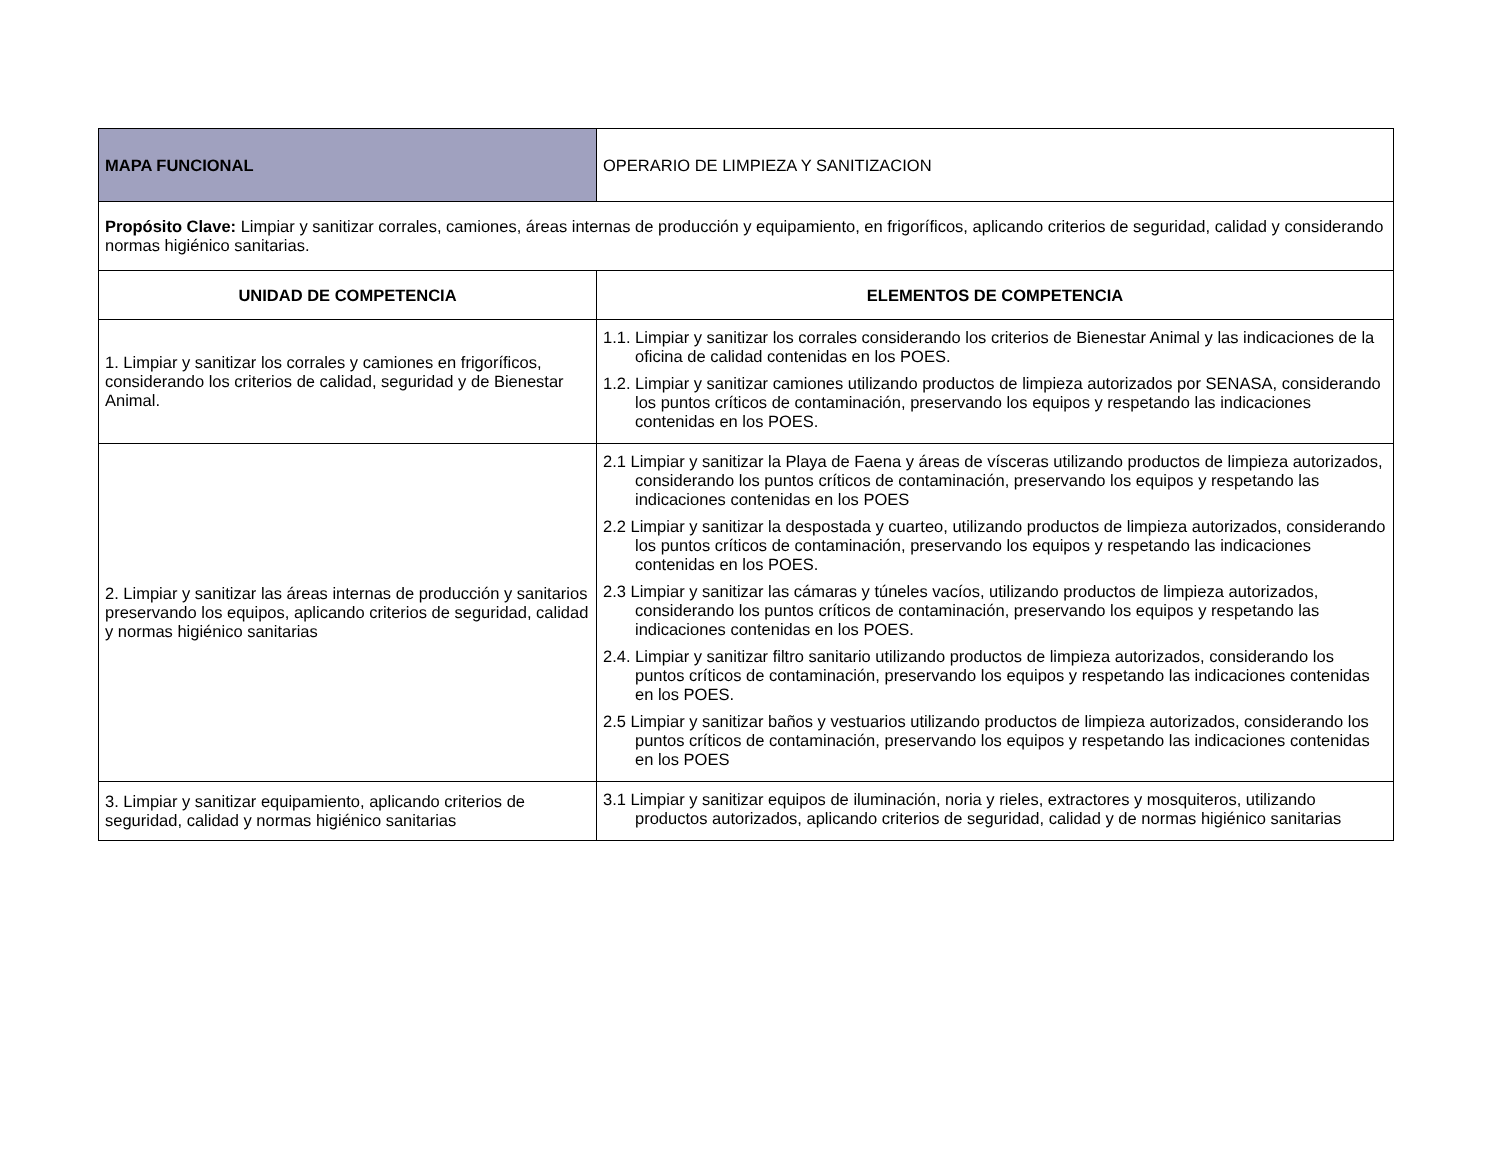| MAPA FUNCIONAL | OPERARIO DE LIMPIEZA Y SANITIZACION |
| Propósito Clave: Limpiar y sanitizar corrales, camiones, áreas internas de producción y equipamiento, en frigoríficos, aplicando criterios de seguridad, calidad y considerando normas higiénico sanitarias. | |
| UNIDAD DE COMPETENCIA | ELEMENTOS DE COMPETENCIA |
| 1. Limpiar y sanitizar los corrales y camiones en frigoríficos, considerando los criterios de calidad, seguridad y de Bienestar Animal. | 1.1. Limpiar y sanitizar los corrales considerando los criterios de Bienestar Animal y las indicaciones de la oficina de calidad contenidas en los POES. 1.2. Limpiar y sanitizar camiones utilizando productos de limpieza autorizados por SENASA, considerando los puntos críticos de contaminación, preservando los equipos y respetando las indicaciones contenidas en los POES. |
| 2. Limpiar y sanitizar las áreas internas de producción y sanitarios preservando los equipos, aplicando criterios de seguridad, calidad y normas higiénico sanitarias | 2.1 Limpiar y sanitizar la Playa de Faena y áreas de vísceras utilizando productos de limpieza autorizados, considerando los puntos críticos de contaminación, preservando los equipos y respetando las indicaciones contenidas en los POES 2.2 Limpiar y sanitizar la despostada y cuarteo, utilizando productos de limpieza autorizados, considerando los puntos críticos de contaminación, preservando los equipos y respetando las indicaciones contenidas en los POES. 2.3 Limpiar y sanitizar las cámaras y túneles vacíos, utilizando productos de limpieza autorizados, considerando los puntos críticos de contaminación, preservando los equipos y respetando las indicaciones contenidas en los POES. 2.4. Limpiar y sanitizar filtro sanitario utilizando productos de limpieza autorizados, considerando los puntos críticos de contaminación, preservando los equipos y respetando las indicaciones contenidas en los POES. 2.5 Limpiar y sanitizar baños y vestuarios utilizando productos de limpieza autorizados, considerando los puntos críticos de contaminación, preservando los equipos y respetando las indicaciones contenidas en los POES |
| 3. Limpiar y sanitizar equipamiento, aplicando criterios de seguridad, calidad y normas higiénico sanitarias | 3.1 Limpiar y sanitizar equipos de iluminación, noria y rieles, extractores y mosquiteros, utilizando productos autorizados, aplicando criterios de seguridad, calidad y de normas higiénico sanitarias |